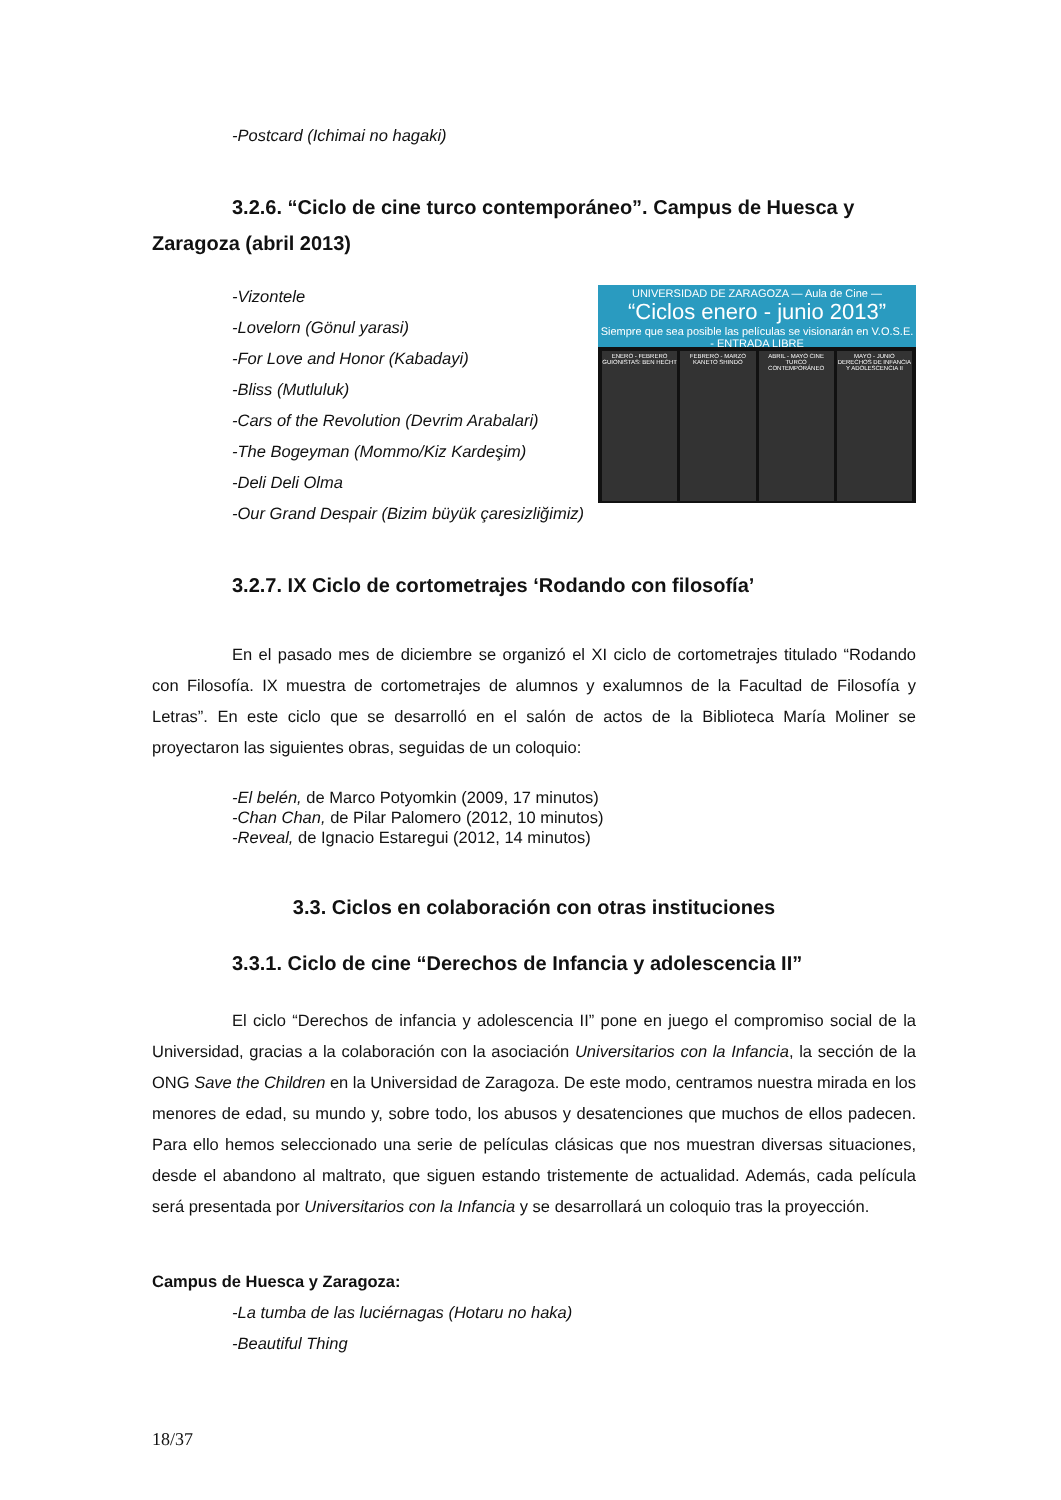-Postcard (Ichimai no hagaki)
3.2.6. “Ciclo de cine turco contemporáneo”. Campus de Huesca y Zaragoza (abril 2013)
UNIVERSIDAD DE ZARAGOZA — Aula de Cine —
“Ciclos enero - junio 2013”
Siempre que sea posible las películas se visionarán en V.O.S.E. - ENTRADA LIBRE
ENERO - FEBRERO GUIONISTAS: BEN HECHT
FEBRERO - MARZO KANETO SHINDO ABRIL - MAYO CINE TURCO CONTEMPORÁNEO
MAYO - JUNIO DERECHOS DE INFANCIA Y ADOLESCENCIA II
-Vizontele
-Lovelorn (Gönul yarasi)
-For Love and Honor (Kabadayi)
-Bliss (Mutluluk)
-Cars of the Revolution (Devrim Arabalari)
-The Bogeyman (Mommo/Kiz Kardeşim)
-Deli Deli Olma
-Our Grand Despair (Bizim büyük çaresizliğimiz)
3.2.7. IX Ciclo de cortometrajes ‘Rodando con filosofía’
En el pasado mes de diciembre se organizó el XI ciclo de cortometrajes titulado “Rodando con Filosofía. IX muestra de cortometrajes de alumnos y exalumnos de la Facultad de Filosofía y Letras”. En este ciclo que se desarrolló en el salón de actos de la Biblioteca María Moliner se proyectaron las siguientes obras, seguidas de un coloquio:
-El belén, de Marco Potyomkin (2009, 17 minutos)
-Chan Chan, de Pilar Palomero (2012, 10 minutos)
-Reveal, de Ignacio Estaregui (2012, 14 minutos)
3.3. Ciclos en colaboración con otras instituciones
3.3.1. Ciclo de cine “Derechos de Infancia y adolescencia II”
El ciclo “Derechos de infancia y adolescencia II” pone en juego el compromiso social de la Universidad, gracias a la colaboración con la asociación Universitarios con la Infancia, la sección de la ONG Save the Children en la Universidad de Zaragoza. De este modo, centramos nuestra mirada en los menores de edad, su mundo y, sobre todo, los abusos y desatenciones que muchos de ellos padecen. Para ello hemos seleccionado una serie de películas clásicas que nos muestran diversas situaciones, desde el abandono al maltrato, que siguen estando tristemente de actualidad. Además, cada película será presentada por Universitarios con la Infancia y se desarrollará un coloquio tras la proyección.
Campus de Huesca y Zaragoza:
-La tumba de las luciérnagas (Hotaru no haka)
-Beautiful Thing
18/37